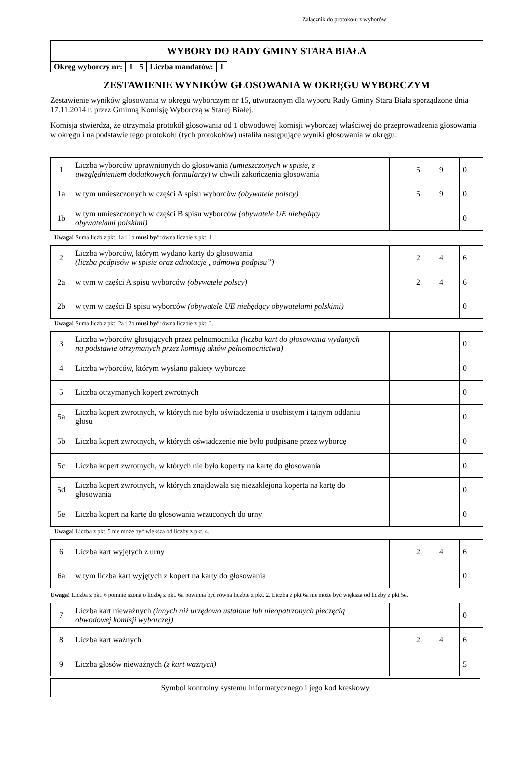Załącznik do protokołu z wyborów
WYBORY DO RADY GMINY STARA BIAŁA
| Okręg wyborczy nr: | 1 | 5 | Liczba mandatów: | 1 |
ZESTAWIENIE WYNIKÓW GŁOSOWANIA W OKRĘGU WYBORCZYM
Zestawienie wyników głosowania w okręgu wyborczym nr 15, utworzonym dla wyboru Rady Gminy Stara Biała sporządzone dnia 17.11.2014 r. przez Gminną Komisję Wyborczą w Starej Białej.
Komisja stwierdza, że otrzymała protokół głosowania od 1 obwodowej komisji wyborczej właściwej do przeprowadzenia głosowania w okręgu i na podstawie tego protokołu (tych protokołów) ustaliła następujące wyniki głosowania w okręgu:
| 1 | Liczba wyborców uprawnionych do głosowania (umieszczonych w spisie, z uwzględnieniem dodatkowych formularzy ) w chwili zakończenia głosowania | | | 5 | 9 | 0 |
| 1a | w tym umieszczonych w części A spisu wyborców (obywatele polscy) | | | 5 | 9 | 0 |
| 1b | w tym umieszczonych w części B spisu wyborców (obywatele UE niebędący obywatelami polskimi) | | | | | 0 |
Uwaga! Suma liczb z pkt. 1a i 1b musi być równa liczbie z pkt. 1
| 2 | Liczba wyborców, którym wydano karty do głosowania (liczba podpisów w spisie oraz adnotacje „odmowa podpisu”) | | | 2 | 4 | 6 |
| 2a | w tym w części A spisu wyborców (obywatele polscy) | | | 2 | 4 | 6 |
| 2b | w tym w części B spisu wyborców (obywatele UE niebędący obywatelami polskimi) | | | | | 0 |
Uwaga! Suma liczb z pkt. 2a i 2b musi być równa liczbie z pkt. 2.
| 3 | Liczba wyborców głosujących przez pełnomocnika (liczba kart do głosowania wydanych na podstawie otrzymanych przez komisję aktów pełnomocnictwa) | | | | | 0 |
| 4 | Liczba wyborców, którym wysłano pakiety wyborcze | | | | | 0 |
| 5 | Liczba otrzymanych kopert zwrotnych | | | | | 0 |
| 5a | Liczba kopert zwrotnych, w których nie było oświadczenia o osobistym i tajnym oddaniu głosu | | | | | 0 |
| 5b | Liczba kopert zwrotnych, w których oświadczenie nie było podpisane przez wyborcę | | | | | 0 |
| 5c | Liczba kopert zwrotnych, w których nie było koperty na kartę do głosowania | | | | | 0 |
| 5d | Liczba kopert zwrotnych, w których znajdowała się niezaklejona koperta na kartę do głosowania | | | | | 0 |
| 5e | Liczba kopert na kartę do głosowania wrzuconych do urny | | | | | 0 |
Uwaga! Liczba z pkt. 5 nie może być większa od liczby z pkt. 4.
| 6 | Liczba kart wyjętych z urny | | | 2 | 4 | 6 |
| 6a | w tym liczba kart wyjętych z kopert na karty do głosowania | | | | | 0 |
Uwaga! Liczba z pkt. 6 pomniejszona o liczbę z pkt. 6a powinna być równa liczbie z pkt. 2. Liczba z pkt 6a nie może być większa od liczby z pkt 5e.
| 7 | Liczba kart nieważnych (innych niż urzędowo ustalone lub nieopatrzonych pieczęcią obwodowej komisji wyborczej) | | | | | 0 |
| 8 | Liczba kart ważnych | | | 2 | 4 | 6 |
| 9 | Liczba głosów nieważnych (z kart ważnych) | | | | | 5 |
Symbol kontrolny systemu informatycznego i jego kod kreskowy